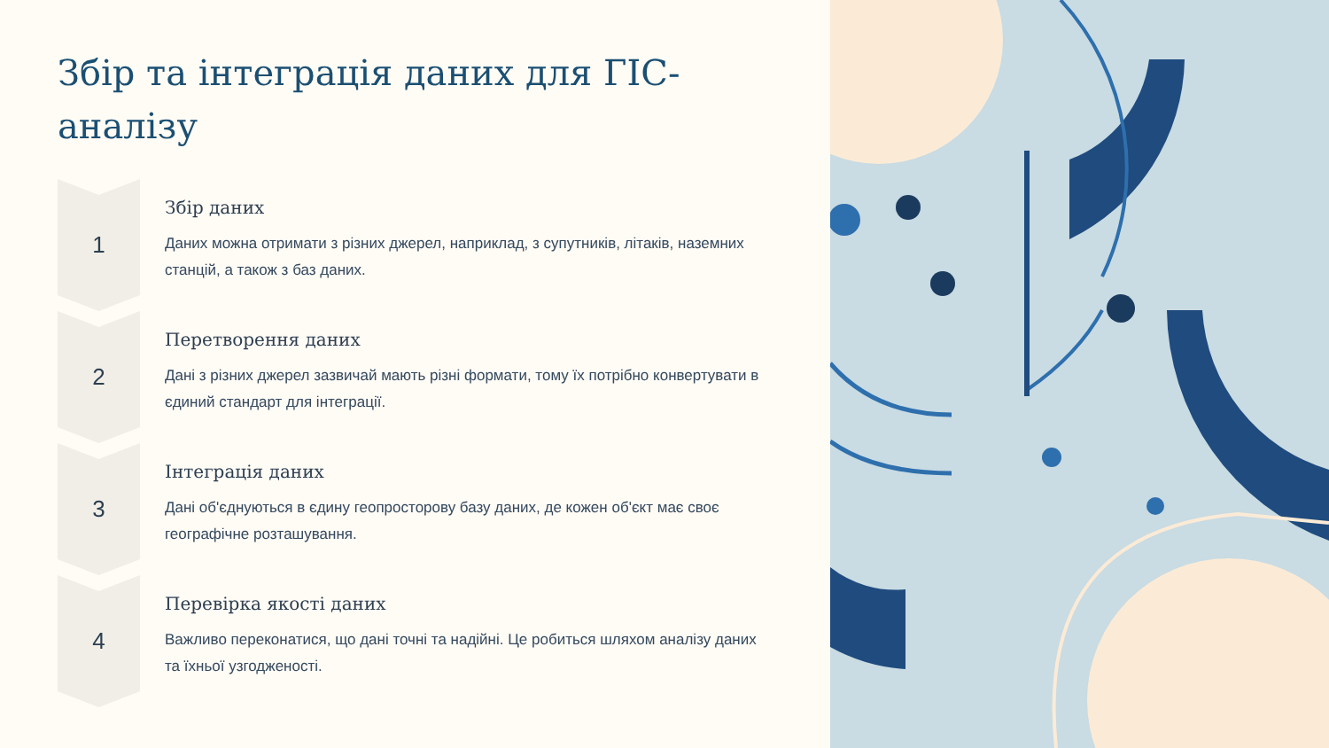Збір та інтеграція даних для ГІС-аналізу
1
Збір даних
Даних можна отримати з різних джерел, наприклад, з супутників, літаків, наземних станцій, а також з баз даних.
2
Перетворення даних
Дані з різних джерел зазвичай мають різні формати, тому їх потрібно конвертувати в єдиний стандарт для інтеграції.
3
Інтеграція даних
Дані об'єднуються в єдину геопросторову базу даних, де кожен об'єкт має своє географічне розташування.
4
Перевірка якості даних
Важливо переконатися, що дані точні та надійні. Це робиться шляхом аналізу даних та їхньої узгодженості.